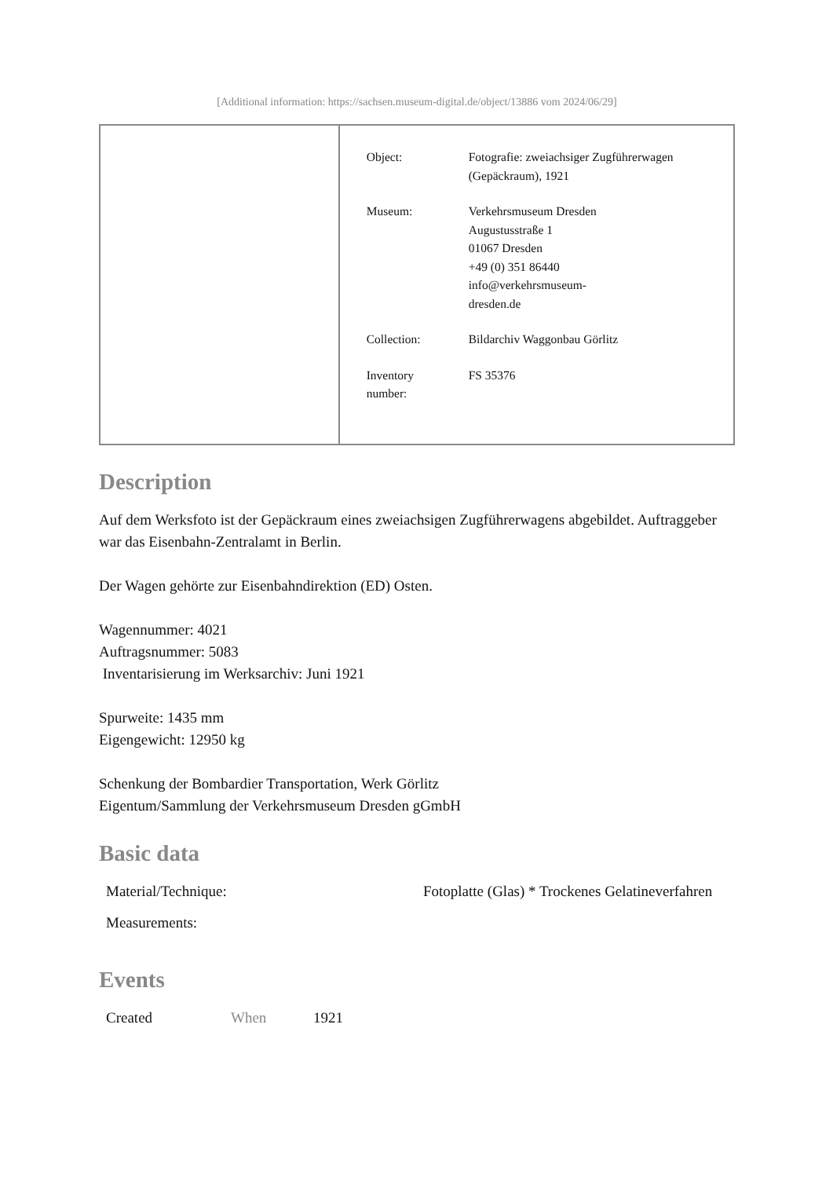[Additional information: https://sachsen.museum-digital.de/object/13886 vom 2024/06/29]
| Object: | Fotografie: zweiachsiger Zugführerwagen (Gepäckraum), 1921 |
| Museum: | Verkehrsmuseum Dresden Augustusstraße 1 01067 Dresden +49 (0) 351 86440 info@verkehrsmuseum- dresden.de |
| Collection: | Bildarchiv Waggonbau Görlitz |
| Inventory number: | FS 35376 |
Description
Auf dem Werksfoto ist der Gepäckraum eines zweiachsigen Zugführerwagens abgebildet. Auftraggeber war das Eisenbahn-Zentralamt in Berlin.
Der Wagen gehörte zur Eisenbahndirektion (ED) Osten.
Wagennummer: 4021
Auftragsnummer: 5083
Inventarisierung im Werksarchiv: Juni 1921
Spurweite: 1435 mm
Eigengewicht: 12950 kg
Schenkung der Bombardier Transportation, Werk Görlitz
Eigentum/Sammlung der Verkehrsmuseum Dresden gGmbH
Basic data
| Material/Technique: | Fotoplatte (Glas) * Trockenes Gelatineverfahren |
| Measurements: | |
Events
| Created | When | 1921 |